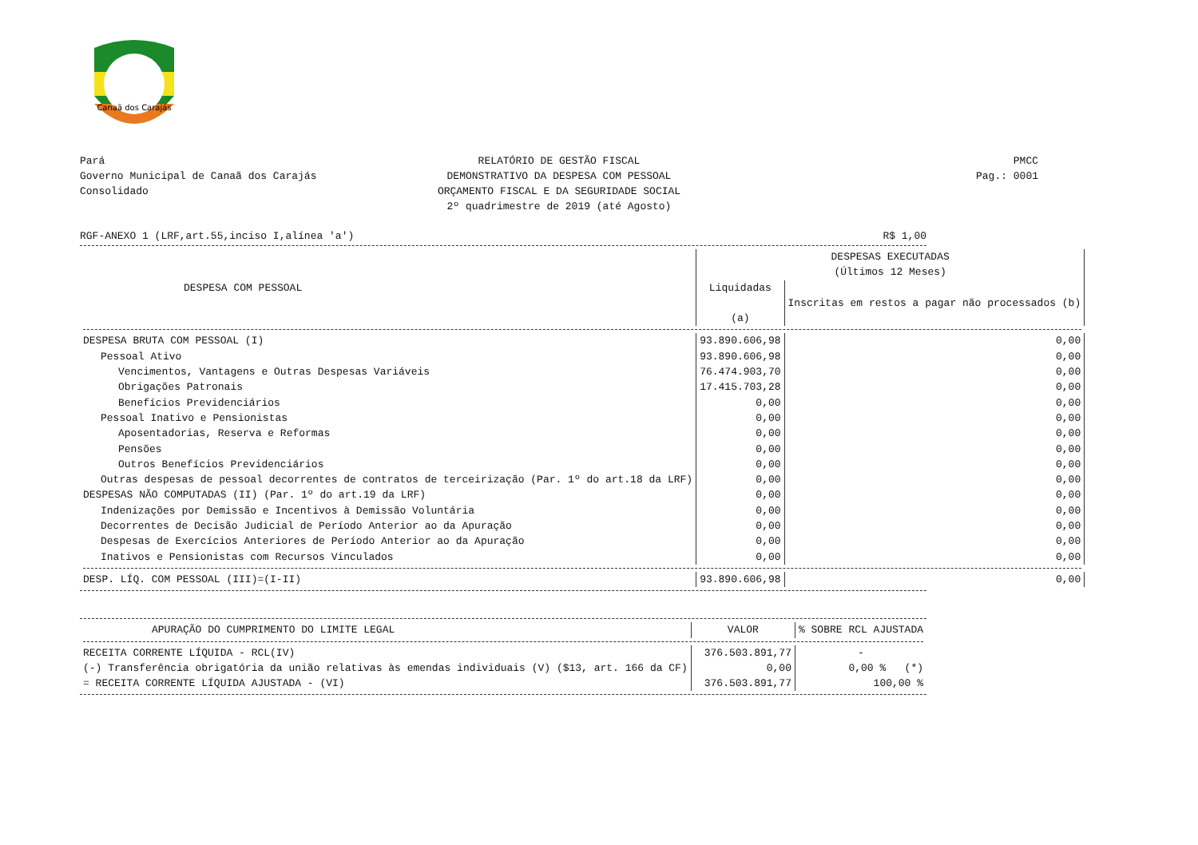Canaã dos Carajás
Pará
Governo Municipal de Canaã dos Carajás
Consolidado
RELATÓRIO DE GESTÃO FISCAL
DEMONSTRATIVO DA DESPESA COM PESSOAL
ORÇAMENTO FISCAL E DA SEGURIDADE SOCIAL
2º quadrimestre de 2019 (até Agosto)
PMCC
Pag.: 0001
RGF-ANEXO 1 (LRF,art.55,inciso I,alínea 'a') R$ 1,00
| DESPESA COM PESSOAL | DESPESAS EXECUTADAS | |
| --- | --- | --- |
| | (Últimos 12 Meses) | |
| | Liquidadas (a) | Inscritas em restos a pagar não processados (b) |
| DESPESA BRUTA COM PESSOAL (I) | 93.890.606,98 | 0,00 |
| Pessoal Ativo | 93.890.606,98 | 0,00 |
| Vencimentos, Vantagens e Outras Despesas Variáveis | 76.474.903,70 | 0,00 |
| Obrigações Patronais | 17.415.703,28 | 0,00 |
| Benefícios Previdenciários | 0,00 | 0,00 |
| Pessoal Inativo e Pensionistas | 0,00 | 0,00 |
| Aposentadorias, Reserva e Reformas | 0,00 | 0,00 |
| Pensões | 0,00 | 0,00 |
| Outros Benefícios Previdenciários | 0,00 | 0,00 |
| Outras despesas de pessoal decorrentes de contratos de terceirização (Par. 1º do art.18 da LRF) | 0,00 | 0,00 |
| DESPESAS NÃO COMPUTADAS (II) (Par. 1º do art.19 da LRF) | 0,00 | 0,00 |
| Indenizações por Demissão e Incentivos à Demissão Voluntária | 0,00 | 0,00 |
| Decorrentes de Decisão Judicial de Período Anterior ao da Apuração | 0,00 | 0,00 |
| Despesas de Exercícios Anteriores de Período Anterior ao da Apuração | 0,00 | 0,00 |
| Inativos e Pensionistas com Recursos Vinculados | 0,00 | 0,00 |
| DESP. LÍQ. COM PESSOAL (III)=(I-II) | 93.890.606,98 | 0,00 |
| APURAÇÃO DO CUMPRIMENTO DO LIMITE LEGAL | VALOR | % SOBRE RCL AJUSTADA |
| --- | --- | --- |
| RECEITA CORRENTE LÍQUIDA - RCL(IV) | 376.503.891,77 | - |
| (-) Transferência obrigatória da união relativas às emendas individuais (V) ($13, art. 166 da CF) | 0,00 | 0,00 % (*) |
| = RECEITA CORRENTE LÍQUIDA AJUSTADA - (VI) | 376.503.891,77 | 100,00 % |